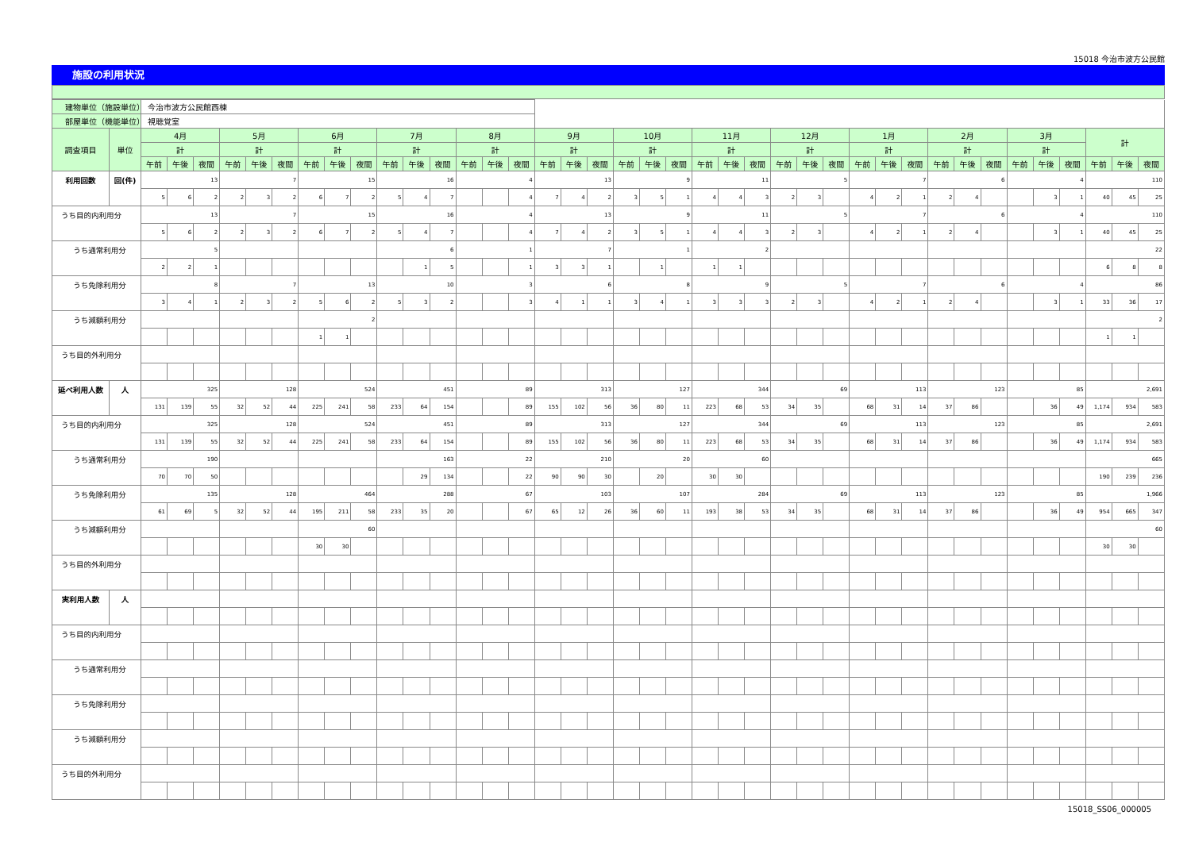15018 今治市波方公民館
施設の利用状況
| 建物単位（施設単位） | | 今治市波方公民館西棟 | | | | | | | | | | | | | | | | | | | | | | | | | | | | | | | | | | | | | | |
| 部屋単位（機能単位） | | 視聴覚室 | | | | | | | | | | | | | | | | | | | | | | | | | | | | | | | | | | | | | | |
| 調査項目 | 単位 | 4月 | | | 5月 | | | 6月 | | | 7月 | | | 8月 | | | 9月 | | | 10月 | | | 11月 | | | 12月 | | | 1月 | | | 2月 | | | 3月 | | | 計 | | |
| | | 計 | | | 計 | | | 計 | | | 計 | | | 計 | | | 計 | | | 計 | | | 計 | | | 計 | | | 計 | | | 計 | | | 計 | | | | | |
| | | 午前 | 午後 | 夜間 | 午前 | 午後 | 夜間 | 午前 | 午後 | 夜間 | 午前 | 午後 | 夜間 | 午前 | 午後 | 夜間 | 午前 | 午後 | 夜間 | 午前 | 午後 | 夜間 | 午前 | 午後 | 夜間 | 午前 | 午後 | 夜間 | 午前 | 午後 | 夜間 | 午前 | 午後 | 夜間 | 午前 | 午後 | 夜間 | 午前 | 午後 | 夜間 |
| 利用回数 | 回(件) | 13 | | | 7 | | | 15 | | | 16 | | | 4 | | | 13 | | | 9 | | | 11 | | | 5 | | | 7 | | | 6 | | | 4 | | | 110 | | |
| | | 5 | 6 | 2 | 2 | 3 | 2 | 6 | 7 | 2 | 5 | 4 | 7 | | | 4 | 7 | 4 | 2 | 3 | 5 | 1 | 4 | 4 | 3 | 2 | 3 | | 4 | 2 | 1 | 2 | 4 | | | 3 | 1 | 40 | 45 | 25 |
| うち目的内利用分 | | 13 | | | 7 | | | 15 | | | 16 | | | 4 | | | 13 | | | 9 | | | 11 | | | 5 | | | 7 | | | 6 | | | 4 | | | 110 | | |
| | | 5 | 6 | 2 | 2 | 3 | 2 | 6 | 7 | 2 | 5 | 4 | 7 | | | 4 | 7 | 4 | 2 | 3 | 5 | 1 | 4 | 4 | 3 | 2 | 3 | | 4 | 2 | 1 | 2 | 4 | | | 3 | 1 | 40 | 45 | 25 |
| うち通常利用分 | | 5 | | | | | | | | | 6 | | | 1 | | | 7 | | | 1 | | | 2 | | | | | | | | | | | | | | | 22 | | |
| | | 2 | 2 | 1 | | | | | | | | 1 | 5 | | | 1 | 3 | 3 | 1 | | 1 | | 1 | 1 | | | | | | | | | | | | | | 6 | 8 | 8 |
| うち免除利用分 | | 8 | | | 7 | | | 13 | | | 10 | | | 3 | | | 6 | | | 8 | | | 9 | | | 5 | | | 7 | | | 6 | | | 4 | | | 86 | | |
| | | 3 | 4 | 1 | 2 | 3 | 2 | 5 | 6 | 2 | 5 | 3 | 2 | | | 3 | 4 | 1 | 1 | 3 | 4 | 1 | 3 | 3 | 3 | 2 | 3 | | 4 | 2 | 1 | 2 | 4 | | | 3 | 1 | 33 | 36 | 17 |
| うち減額利用分 | | | | | | | | 2 | | | | | | | | | | | | | | | | | | | | | | | | | | | | | | 2 | | |
| | | | | | | | | 1 | 1 | | | | | | | | | | | | | | | | | | | | | | | | | | | | | 1 | 1 | |
| うち目的外利用分 | | | | | | | | | | | | | | | | | | | | | | | | | | | | | | | | | | | | | | | | |
| 延べ利用人数 | 人 | 325 | | | 128 | | | 524 | | | 451 | | | 89 | | | 313 | | | 127 | | | 344 | | | 69 | | | 113 | | | 123 | | | 85 | | | 2,691 | | |
| | | 131 | 139 | 55 | 32 | 52 | 44 | 225 | 241 | 58 | 233 | 64 | 154 | | | 89 | 155 | 102 | 56 | 36 | 80 | 11 | 223 | 68 | 53 | 34 | 35 | | 68 | 31 | 14 | 37 | 86 | | | 36 | 49 | 1,174 | 934 | 583 |
| うち目的内利用分 | | 325 | | | 128 | | | 524 | | | 451 | | | 89 | | | 313 | | | 127 | | | 344 | | | 69 | | | 113 | | | 123 | | | 85 | | | 2,691 | | |
| | | 131 | 139 | 55 | 32 | 52 | 44 | 225 | 241 | 58 | 233 | 64 | 154 | | | 89 | 155 | 102 | 56 | 36 | 80 | 11 | 223 | 68 | 53 | 34 | 35 | | 68 | 31 | 14 | 37 | 86 | | | 36 | 49 | 1,174 | 934 | 583 |
| うち通常利用分 | | 190 | | | | | | | | | 163 | | | 22 | | | 210 | | | 20 | | | 60 | | | | | | | | | | | | | | | 665 | | |
| | | 70 | 70 | 50 | | | | | | | | 29 | 134 | | | 22 | 90 | 90 | 30 | | 20 | | 30 | 30 | | | | | | | | | | | | | | 190 | 239 | 236 |
| うち免除利用分 | | 135 | | | 128 | | | 464 | | | 288 | | | 67 | | | 103 | | | 107 | | | 284 | | | 69 | | | 113 | | | 123 | | | 85 | | | 1,966 | | |
| | | 61 | 69 | 5 | 32 | 52 | 44 | 195 | 211 | 58 | 233 | 35 | 20 | | | 67 | 65 | 12 | 26 | 36 | 60 | 11 | 193 | 38 | 53 | 34 | 35 | | 68 | 31 | 14 | 37 | 86 | | | 36 | 49 | 954 | 665 | 347 |
| うち減額利用分 | | | | | | | | 60 | | | | | | | | | | | | | | | | | | | | | | | | | | | | | | 60 | | |
| | | | | | | | | 30 | 30 | | | | | | | | | | | | | | | | | | | | | | | | | | | | | 30 | 30 | |
| うち目的外利用分 | | | | | | | | | | | | | | | | | | | | | | | | | | | | | | | | | | | | | | | | |
| 実利用人数 | 人 | | | | | | | | | | | | | | | | | | | | | | | | | | | | | | | | | | | | | | | |
| うち目的内利用分 | | | | | | | | | | | | | | | | | | | | | | | | | | | | | | | | | | | | | | | | |
| うち通常利用分 | | | | | | | | | | | | | | | | | | | | | | | | | | | | | | | | | | | | | | | | |
| うち免除利用分 | | | | | | | | | | | | | | | | | | | | | | | | | | | | | | | | | | | | | | | | |
| うち減額利用分 | | | | | | | | | | | | | | | | | | | | | | | | | | | | | | | | | | | | | | | | |
| うち目的外利用分 | | | | | | | | | | | | | | | | | | | | | | | | | | | | | | | | | | | | | | | | |
15018_SS06_000005